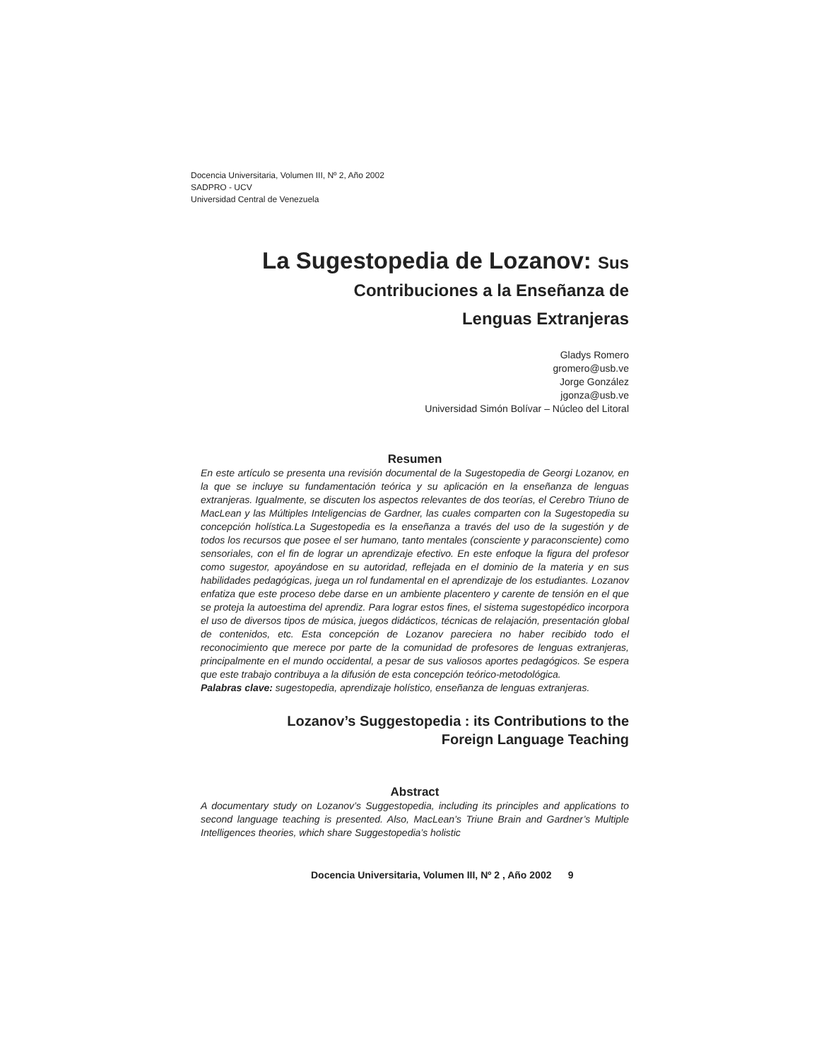Docencia Universitaria, Volumen III, Nº 2, Año 2002
SADPRO - UCV
Universidad Central de Venezuela
La Sugestopedia de Lozanov: Sus
Contribuciones a la Enseñanza de
Lenguas Extranjeras
Gladys Romero
gromero@usb.ve
Jorge González
jgonza@usb.ve
Universidad Simón Bolívar – Núcleo del Litoral
Resumen
En este artículo se presenta una revisión documental de la Sugestopedia de Georgi Lozanov, en la que se incluye su fundamentación teórica y su aplicación en la enseñanza de lenguas extranjeras. Igualmente, se discuten los aspectos relevantes de dos teorías, el Cerebro Triuno de MacLean y las Múltiples Inteligencias de Gardner, las cuales comparten con la Sugestopedia su concepción holística.La Sugestopedia es la enseñanza a través del uso de la sugestión y de todos los recursos que posee el ser humano, tanto mentales (consciente y paraconsciente) como sensoriales, con el fin de lograr un aprendizaje efectivo. En este enfoque la figura del profesor como sugestor, apoyándose en su autoridad, reflejada en el dominio de la materia y en sus habilidades pedagógicas, juega un rol fundamental en el aprendizaje de los estudiantes. Lozanov enfatiza que este proceso debe darse en un ambiente placentero y carente de tensión en el que se proteja la autoestima del aprendiz. Para lograr estos fines, el sistema sugestopédico incorpora el uso de diversos tipos de música, juegos didácticos, técnicas de relajación, presentación global de contenidos, etc. Esta concepción de Lozanov pareciera no haber recibido todo el reconocimiento que merece por parte de la comunidad de profesores de lenguas extranjeras, principalmente en el mundo occidental, a pesar de sus valiosos aportes pedagógicos. Se espera que este trabajo contribuya a la difusión de esta concepción teórico-metodológica.
Palabras clave: sugestopedia, aprendizaje holístico, enseñanza de lenguas extranjeras.
Lozanov’s Suggestopedia : its Contributions to the
Foreign Language Teaching
Abstract
A documentary study on Lozanov’s Suggestopedia, including its principles and applications to second language teaching is presented. Also, MacLean’s Triune Brain and Gardner’s Multiple Intelligences theories, which share Suggestopedia’s holistic
Docencia Universitaria, Volumen III, Nº 2 , Año 2002 9